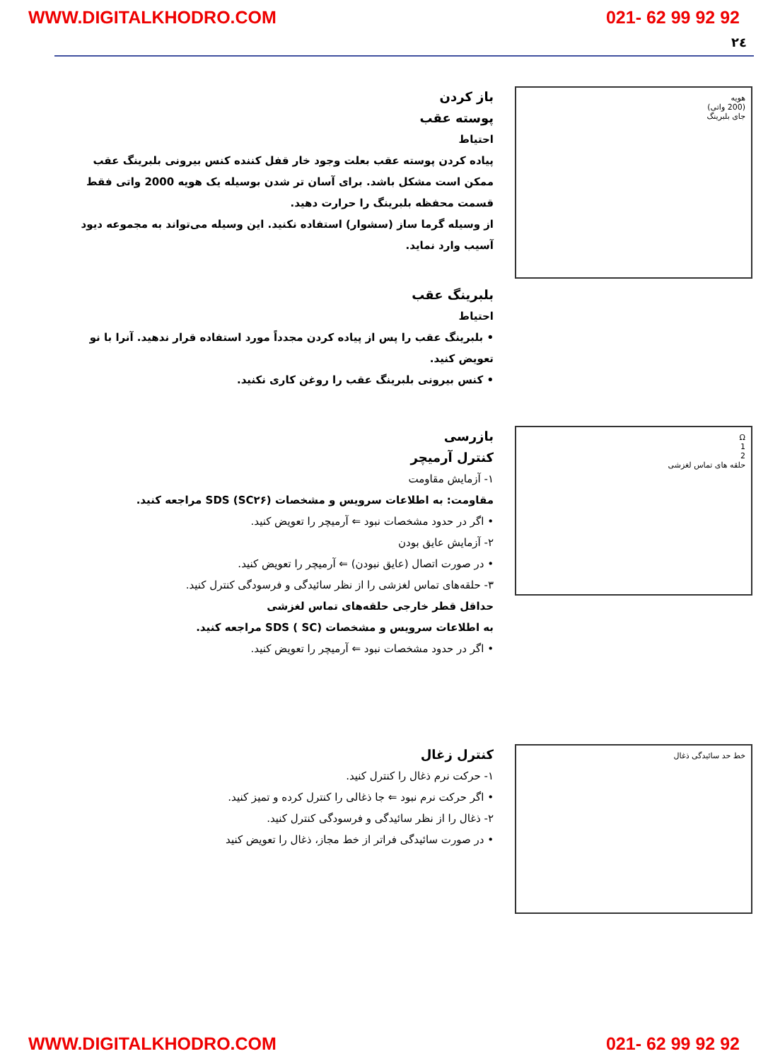WWW.DIGITALKHODRO.COM 021- 62 99 92 92
۲٤
هویه
(200 واتی)
جای بلبرینگ
باز کردن
پوسته عقب
احتیاط
پیاده کردن پوسته عقب بعلت وجود خار قفل کننده کنس بیرونی بلبرینگ عقب ممکن است مشکل باشد. برای آسان تر شدن بوسیله یک هویه 2000 واتی فقط قسمت محفظه بلبرینگ را حرارت دهید.
از وسیله گرما ساز (سشوار) استفاده نکنید. این وسیله می‌تواند به مجموعه دیود آسیب وارد نماید.
بلبرینگ عقب
احتیاط
• بلبرینگ عقب را پس از پیاده کردن مجدداً مورد استفاده قرار ندهید. آنرا با نو تعویض کنید.
• کنس بیرونی بلبرینگ عقب را روغن کاری نکنید.
Ω
1
2
حلقه های تماس لغزشی
بازرسی
کنترل آرمیچر
۱- آزمایش مقاومت
مقاومت: به اطلاعات سرویس و مشخصات SDS (SC۲۶) مراجعه کنید.
• اگر در حدود مشخصات نبود ⇐ آرمیچر را تعویض کنید.
۲- آزمایش عایق بودن
• در صورت اتصال (عایق نبودن) ⇐ آرمیچر را تعویض کنید.
۳- حلقه‌های تماس لغزشی را از نظر سائیدگی و فرسودگی کنترل کنید.
حداقل قطر خارجی حلقه‌های تماس لغزشی
به اطلاعات سرویس و مشخصات SDS ( SC) مراجعه کنید.
• اگر در حدود مشخصات نبود ⇐ آرمیچر را تعویض کنید.
خط حد سائیدگی ذغال
کنترل زغال
۱- حرکت نرم ذغال را کنترل کنید.
• اگر حرکت نرم نبود ⇐ جا ذغالی را کنترل کرده و تمیز کنید.
۲- ذغال را از نظر سائیدگی و فرسودگی کنترل کنید.
• در صورت سائیدگی فراتر از خط مجاز، ذغال را تعویض کنید
WWW.DIGITALKHODRO.COM 021- 62 99 92 92